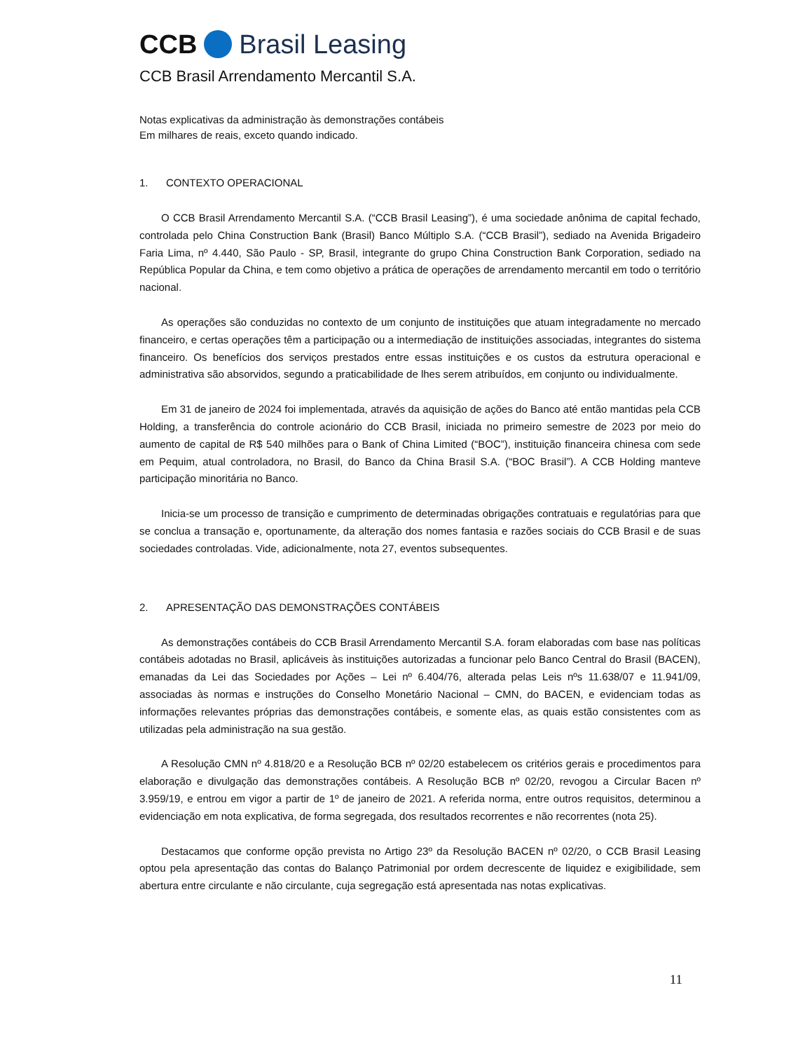CCB
Brasil Leasing
CCB Brasil Arrendamento Mercantil S.A.
Notas explicativas da administração às demonstrações contábeis
Em milhares de reais, exceto quando indicado.
1. CONTEXTO OPERACIONAL
O CCB Brasil Arrendamento Mercantil S.A. (“CCB Brasil Leasing”), é uma sociedade anônima de capital fechado, controlada pelo China Construction Bank (Brasil) Banco Múltiplo S.A. (“CCB Brasil”), sediado na Avenida Brigadeiro Faria Lima, nº 4.440, São Paulo - SP, Brasil, integrante do grupo China Construction Bank Corporation, sediado na República Popular da China, e tem como objetivo a prática de operações de arrendamento mercantil em todo o território nacional.
As operações são conduzidas no contexto de um conjunto de instituições que atuam integradamente no mercado financeiro, e certas operações têm a participação ou a intermediação de instituições associadas, integrantes do sistema financeiro. Os benefícios dos serviços prestados entre essas instituições e os custos da estrutura operacional e administrativa são absorvidos, segundo a praticabilidade de lhes serem atribuídos, em conjunto ou individualmente.
Em 31 de janeiro de 2024 foi implementada, através da aquisição de ações do Banco até então mantidas pela CCB Holding, a transferência do controle acionário do CCB Brasil, iniciada no primeiro semestre de 2023 por meio do aumento de capital de R$ 540 milhões para o Bank of China Limited (“BOC”), instituição financeira chinesa com sede em Pequim, atual controladora, no Brasil, do Banco da China Brasil S.A. (“BOC Brasil”). A CCB Holding manteve participação minoritária no Banco.
Inicia-se um processo de transição e cumprimento de determinadas obrigações contratuais e regulatórias para que se conclua a transação e, oportunamente, da alteração dos nomes fantasia e razões sociais do CCB Brasil e de suas sociedades controladas. Vide, adicionalmente, nota 27, eventos subsequentes.
2. APRESENTAÇÃO DAS DEMONSTRAÇÕES CONTÁBEIS
As demonstrações contábeis do CCB Brasil Arrendamento Mercantil S.A. foram elaboradas com base nas políticas contábeis adotadas no Brasil, aplicáveis às instituições autorizadas a funcionar pelo Banco Central do Brasil (BACEN), emanadas da Lei das Sociedades por Ações – Lei nº 6.404/76, alterada pelas Leis nºs 11.638/07 e 11.941/09, associadas às normas e instruções do Conselho Monetário Nacional – CMN, do BACEN, e evidenciam todas as informações relevantes próprias das demonstrações contábeis, e somente elas, as quais estão consistentes com as utilizadas pela administração na sua gestão.
A Resolução CMN nº 4.818/20 e a Resolução BCB nº 02/20 estabelecem os critérios gerais e procedimentos para elaboração e divulgação das demonstrações contábeis. A Resolução BCB nº 02/20, revogou a Circular Bacen nº 3.959/19, e entrou em vigor a partir de 1º de janeiro de 2021. A referida norma, entre outros requisitos, determinou a evidenciação em nota explicativa, de forma segregada, dos resultados recorrentes e não recorrentes (nota 25).
Destacamos que conforme opção prevista no Artigo 23º da Resolução BACEN nº 02/20, o CCB Brasil Leasing optou pela apresentação das contas do Balanço Patrimonial por ordem decrescente de liquidez e exigibilidade, sem abertura entre circulante e não circulante, cuja segregação está apresentada nas notas explicativas.
11